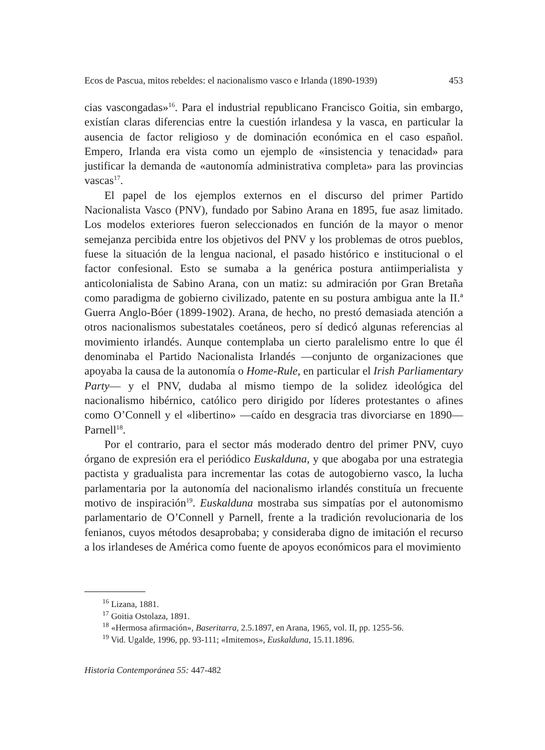Ecos de Pascua, mitos rebeldes: el nacionalismo vasco e Irlanda (1890-1939) 453
cias vascongadas»<sup>16</sup>. Para el industrial republicano Francisco Goitia, sin embargo, existían claras diferencias entre la cuestión irlandesa y la vasca, en particular la ausencia de factor religioso y de dominación económica en el caso español. Empero, Irlanda era vista como un ejemplo de «insistencia y tenacidad» para justificar la demanda de «autonomía administrativa completa» para las provincias vascas<sup>17</sup>.
El papel de los ejemplos externos en el discurso del primer Partido Nacionalista Vasco (PNV), fundado por Sabino Arana en 1895, fue asaz limitado. Los modelos exteriores fueron seleccionados en función de la mayor o menor semejanza percibida entre los objetivos del PNV y los problemas de otros pueblos, fuese la situación de la lengua nacional, el pasado histórico e institucional o el factor confesional. Esto se sumaba a la genérica postura antiimperialista y anticolonialista de Sabino Arana, con un matiz: su admiración por Gran Bretaña como paradigma de gobierno civilizado, patente en su postura ambigua ante la II.ª Guerra Anglo-Bóer (1899-1902). Arana, de hecho, no prestó demasiada atención a otros nacionalismos subestatales coetáneos, pero sí dedicó algunas referencias al movimiento irlandés. Aunque contemplaba un cierto paralelismo entre lo que él denominaba el Partido Nacionalista Irlandés —conjunto de organizaciones que apoyaba la causa de la autonomía o Home-Rule, en particular el Irish Parliamentary Party— y el PNV, dudaba al mismo tiempo de la solidez ideológica del nacionalismo hibérnico, católico pero dirigido por líderes protestantes o afines como O’Connell y el «libertino» —caído en desgracia tras divorciarse en 1890— Parnell<sup>18</sup>.
Por el contrario, para el sector más moderado dentro del primer PNV, cuyo órgano de expresión era el periódico Euskalduna, y que abogaba por una estrategia pactista y gradualista para incrementar las cotas de autogobierno vasco, la lucha parlamentaria por la autonomía del nacionalismo irlandés constituía un frecuente motivo de inspiración<sup>19</sup>. Euskalduna mostraba sus simpatías por el autonomismo parlamentario de O’Connell y Parnell, frente a la tradición revolucionaria de los fenianos, cuyos métodos desaprobaba; y consideraba digno de imitación el recurso a los irlandeses de América como fuente de apoyos económicos para el movimiento
<sup>16</sup> Lizana, 1881.
<sup>17</sup> Goitia Ostolaza, 1891.
<sup>18</sup> «Hermosa afirmación», Baseritarra, 2.5.1897, en Arana, 1965, vol. II, pp. 1255-56.
<sup>19</sup> Vid. Ugalde, 1996, pp. 93-111; «Imitemos», Euskalduna, 15.11.1896.
Historia Contemporánea 55: 447-482